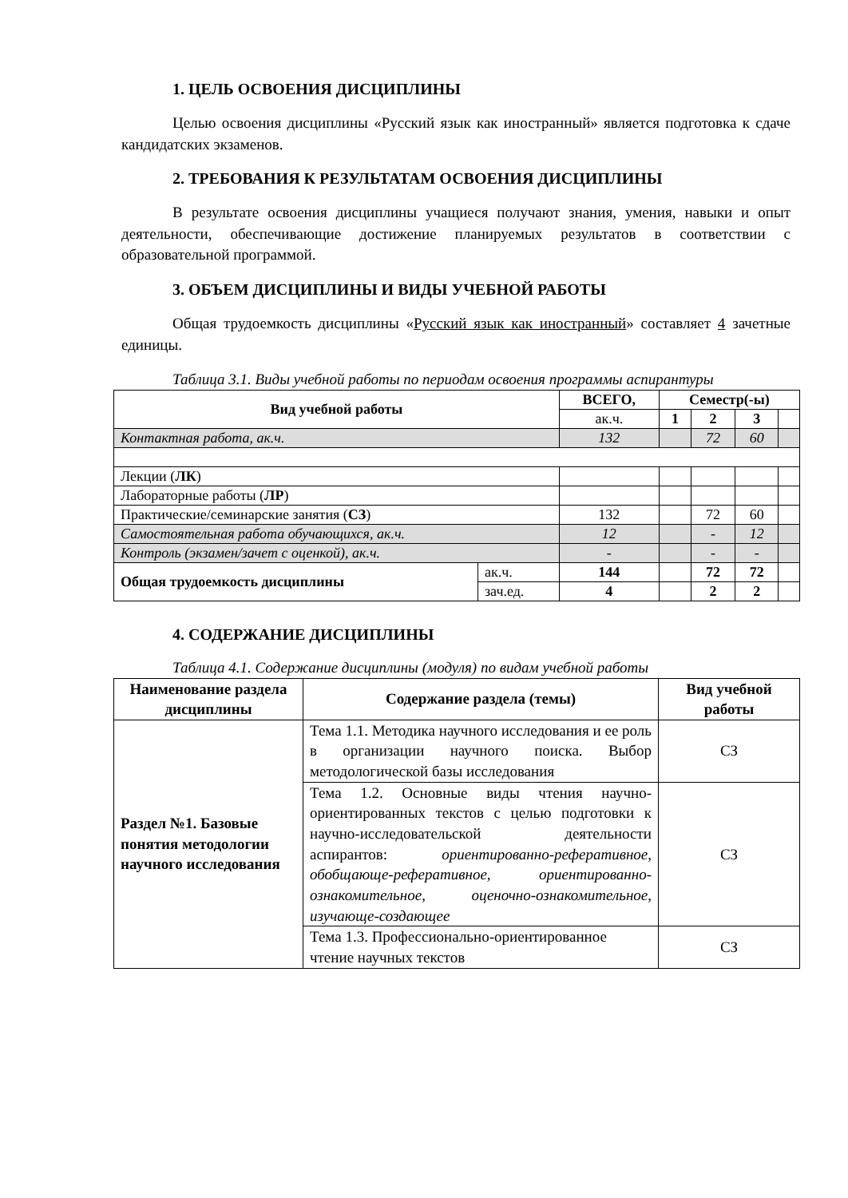1. ЦЕЛЬ ОСВОЕНИЯ ДИСЦИПЛИНЫ
Целью освоения дисциплины «Русский язык как иностранный» является подготовка к сдаче кандидатских экзаменов.
2. ТРЕБОВАНИЯ К РЕЗУЛЬТАТАМ ОСВОЕНИЯ ДИСЦИПЛИНЫ
В результате освоения дисциплины учащиеся получают знания, умения, навыки и опыт деятельности, обеспечивающие достижение планируемых результатов в соответствии с образовательной программой.
3. ОБЪЕМ ДИСЦИПЛИНЫ И ВИДЫ УЧЕБНОЙ РАБОТЫ
Общая трудоемкость дисциплины «Русский язык как иностранный» составляет 4 зачетные единицы.
Таблица 3.1. Виды учебной работы по периодам освоения программы аспирантуры
| Вид учебной работы | | ВСЕГО, | Семестр(-ы) | | | |
| --- | --- | --- | --- | --- | --- | --- |
| | | ак.ч. | 1 | 2 | 3 | |
| Контактная работа, ак.ч. | | 132 | | 72 | 60 | |
| Лекции ( ЛК ) | | | | | | |
| Лабораторные работы ( ЛР ) | | | | | | |
| Практические/семинарские занятия ( СЗ ) | | 132 | | 72 | 60 | |
| Самостоятельная работа обучающихся, ак.ч. | | 12 | | - | 12 | |
| Контроль (экзамен/зачет с оценкой), ак.ч. | | - | | - | - | |
| Общая трудоемкость дисциплины | ак.ч. | 144 | | 72 | 72 | |
| | зач.ед. | 4 | | 2 | 2 | |
4. СОДЕРЖАНИЕ ДИСЦИПЛИНЫ
Таблица 4.1. Содержание дисциплины (модуля) по видам учебной работы
| Наименование раздела дисциплины | Содержание раздела (темы) | Вид учебной работы |
| --- | --- | --- |
| Раздел №1. Базовые понятия методологии научного исследования | Тема 1.1. Методика научного исследования и ее роль в организации научного поиска. Выбор методологической базы исследования | СЗ |
| | Тема 1.2. Основные виды чтения научно-ориентированных текстов с целью подготовки к научно-исследовательской деятельности аспирантов: ориентированно-реферативное, обобщающе-реферативное, ориентированно-ознакомительное, оценочно-ознакомительное, изучающе-создающее | СЗ |
| | Тема 1.3. Профессионально-ориентированное чтение научных текстов | СЗ |